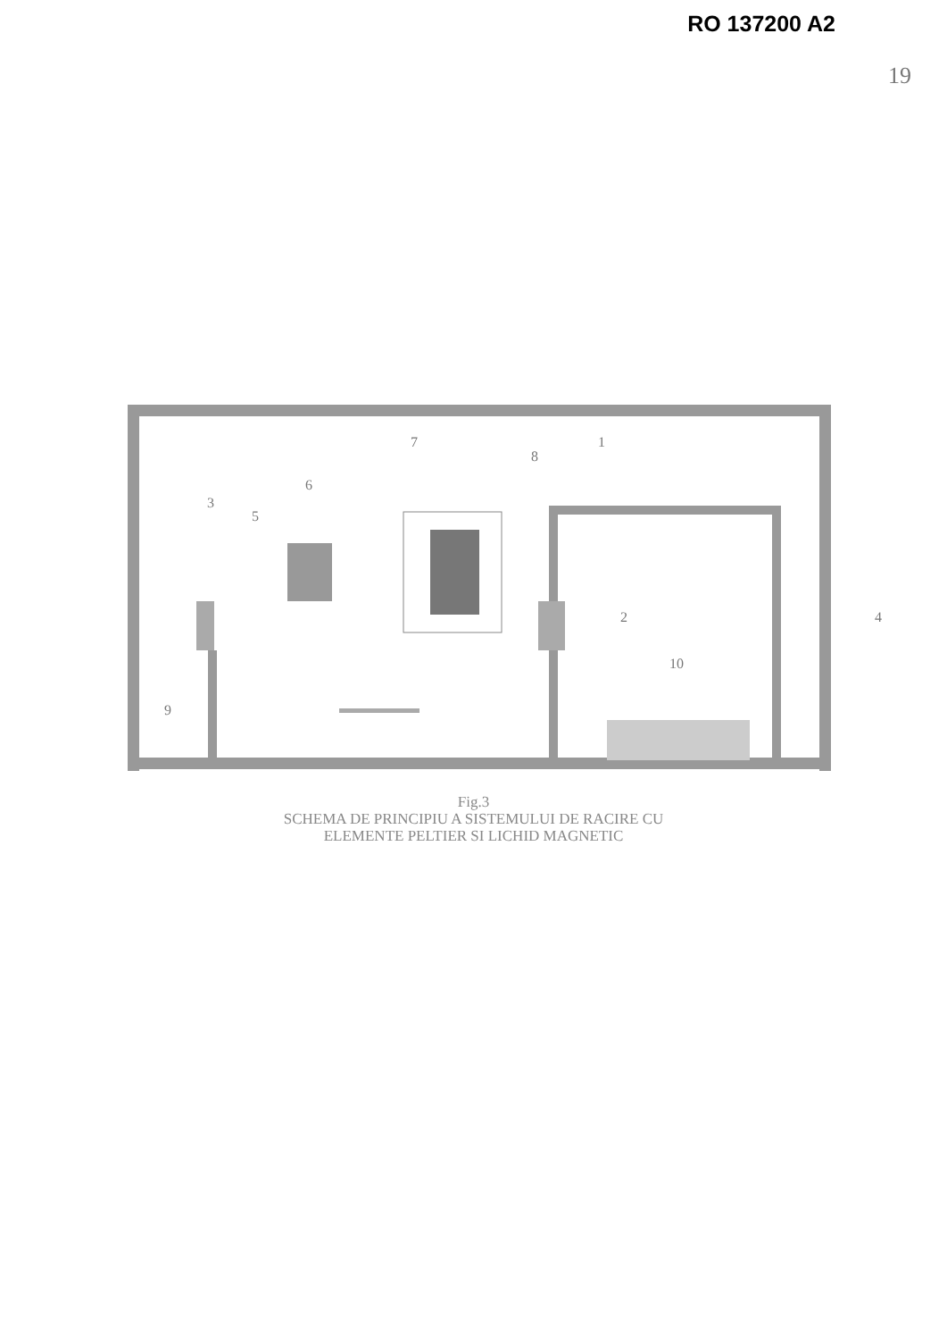RO 137200 A2
19
7
1
8
6
3
5
2
4
10
9
Fig.3
SCHEMA DE PRINCIPIU A SISTEMULUI DE RACIRE CU
ELEMENTE PELTIER SI LICHID MAGNETIC